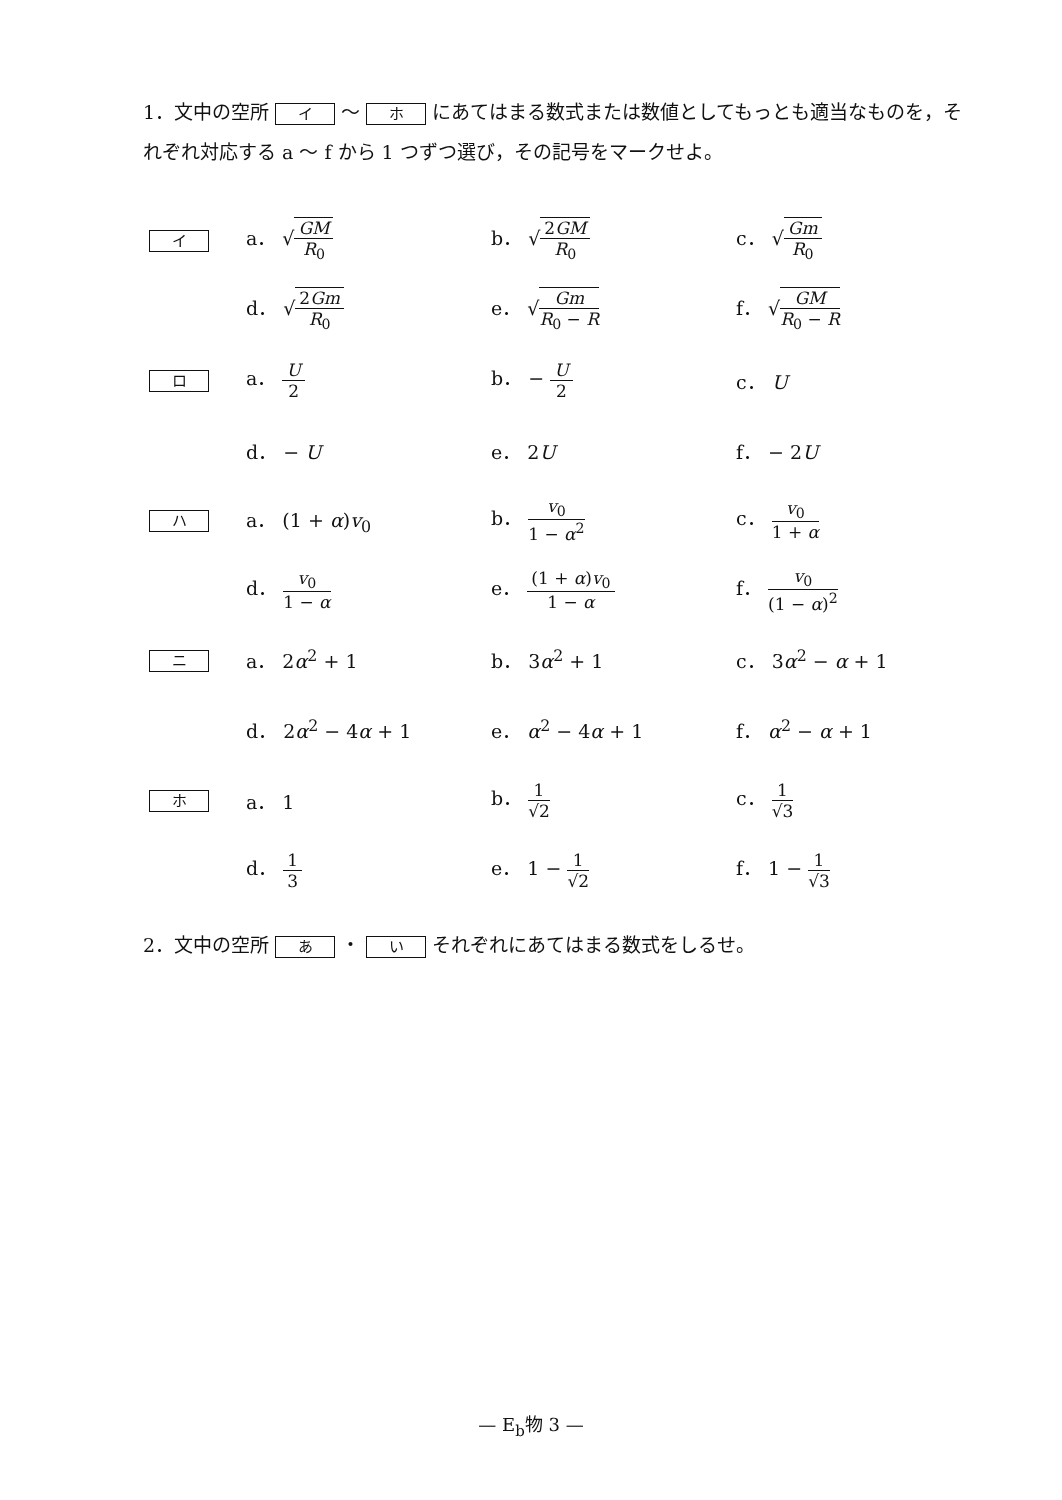1．文中の空所 イ ～ ホ にあてはまる数式または数値としてもっとも適当なものを，それぞれ対応する a ～ f から 1 つずつ選び，その記号をマークせよ。
| イ | a． √ GM R<sub>0</sub> | b． √ 2 GM R<sub>0</sub> | c． √ Gm R<sub>0</sub> |
| | d． √ 2 Gm R<sub>0</sub> | e． √ Gm R<sub>0</sub> − R | f． √ GM R<sub>0</sub> − R |
| ロ | a． U 2 | b． − U 2 | c． U |
| | d． − U | e． 2 U | f． − 2 U |
| ハ | a． (1 + α ) v<sub>0</sub> | b． v<sub>0</sub> 1 − α<sup>2</sup> | c． v<sub>0</sub> 1 + α |
| | d． v<sub>0</sub> 1 − α | e． (1 + α ) v<sub>0</sub> 1 − α | f． v<sub>0</sub> (1 − α )<sup>2</sup> |
| ニ | a． 2 α<sup>2</sup> + 1 | b． 3 α<sup>2</sup> + 1 | c． 3 α<sup>2</sup> − α + 1 |
| | d． 2 α<sup>2</sup> − 4 α + 1 | e． α<sup>2</sup> − 4 α + 1 | f． α<sup>2</sup> − α + 1 |
| ホ | a． 1 | b． 1 √2 | c． 1 √3 |
| | d． 1 3 | e． 1 − 1 √2 | f． 1 − 1 √3 |
2．文中の空所 あ ・ い それぞれにあてはまる数式をしるせ。
— E<sub>b</sub>物 3 —